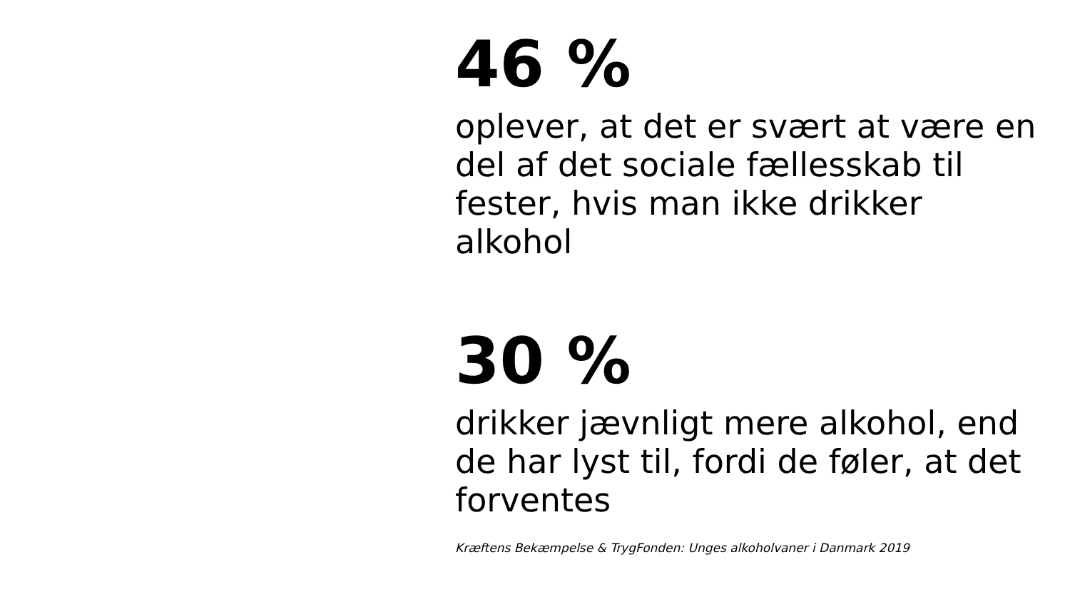46 %
oplever, at det er svært at være en del af det sociale fællesskab til fester, hvis man ikke drikker alkohol
30 %
drikker jævnligt mere alkohol, end de har lyst til, fordi de føler, at det forventes
Kræftens Bekæmpelse & TrygFonden: Unges alkoholvaner i Danmark 2019